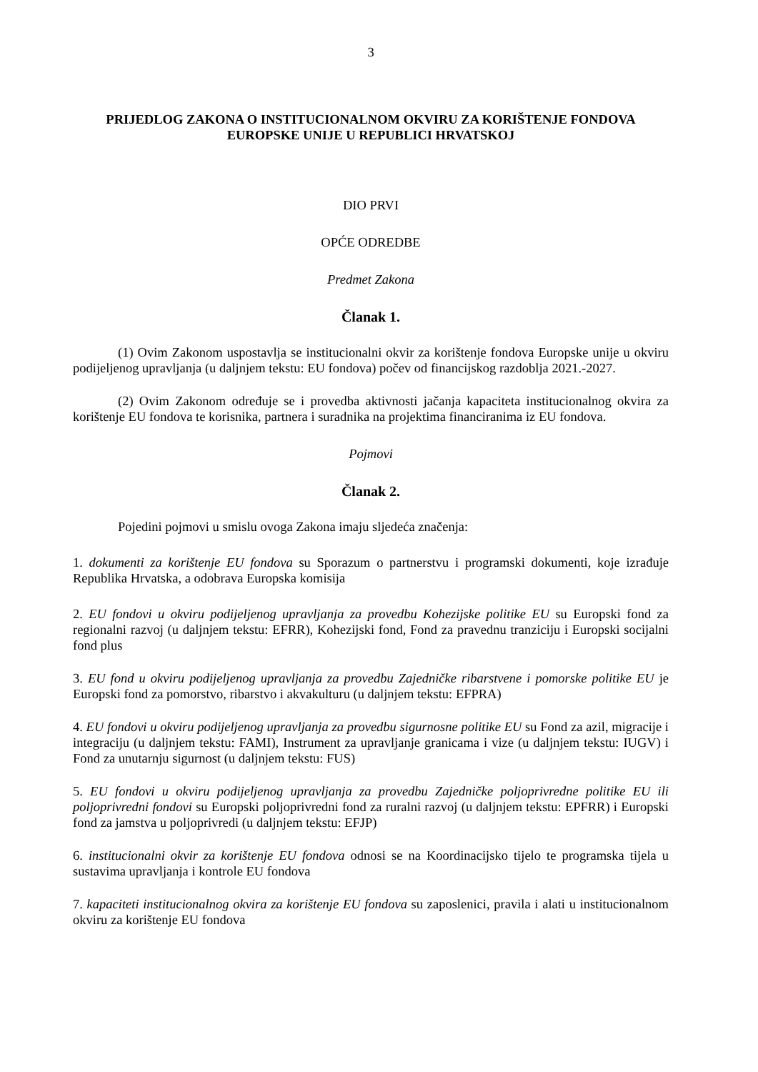3
PRIJEDLOG ZAKONA O INSTITUCIONALNOM OKVIRU ZA KORIŠTENJE FONDOVA EUROPSKE UNIJE U REPUBLICI HRVATSKOJ
DIO PRVI
OPĆE ODREDBE
Predmet Zakona
Članak 1.
(1) Ovim Zakonom uspostavlja se institucionalni okvir za korištenje fondova Europske unije u okviru podijeljenog upravljanja (u daljnjem tekstu: EU fondova) počev od financijskog razdoblja 2021.-2027.
(2) Ovim Zakonom određuje se i provedba aktivnosti jačanja kapaciteta institucionalnog okvira za korištenje EU fondova te korisnika, partnera i suradnika na projektima financiranima iz EU fondova.
Pojmovi
Članak 2.
Pojedini pojmovi u smislu ovoga Zakona imaju sljedeća značenja:
1. dokumenti za korištenje EU fondova su Sporazum o partnerstvu i programski dokumenti, koje izrađuje Republika Hrvatska, a odobrava Europska komisija
2. EU fondovi u okviru podijeljenog upravljanja za provedbu Kohezijske politike EU su Europski fond za regionalni razvoj (u daljnjem tekstu: EFRR), Kohezijski fond, Fond za pravednu tranziciju i Europski socijalni fond plus
3. EU fond u okviru podijeljenog upravljanja za provedbu Zajedničke ribarstvene i pomorske politike EU je Europski fond za pomorstvo, ribarstvo i akvakulturu (u daljnjem tekstu: EFPRA)
4. EU fondovi u okviru podijeljenog upravljanja za provedbu sigurnosne politike EU su Fond za azil, migracije i integraciju (u daljnjem tekstu: FAMI), Instrument za upravljanje granicama i vize (u daljnjem tekstu: IUGV) i Fond za unutarnju sigurnost (u daljnjem tekstu: FUS)
5. EU fondovi u okviru podijeljenog upravljanja za provedbu Zajedničke poljoprivredne politike EU ili poljoprivredni fondovi su Europski poljoprivredni fond za ruralni razvoj (u daljnjem tekstu: EPFRR) i Europski fond za jamstva u poljoprivredi (u daljnjem tekstu: EFJP)
6. institucionalni okvir za korištenje EU fondova odnosi se na Koordinacijsko tijelo te programska tijela u sustavima upravljanja i kontrole EU fondova
7. kapaciteti institucionalnog okvira za korištenje EU fondova su zaposlenici, pravila i alati u institucionalnom okviru za korištenje EU fondova